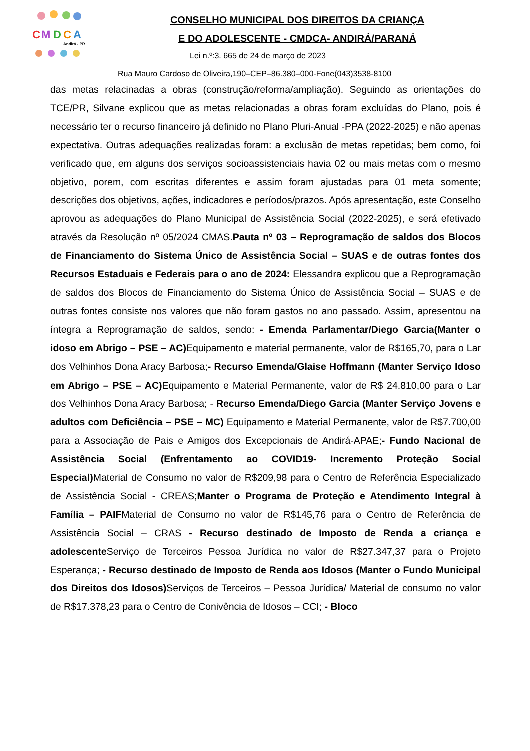C
M
D
C
A
Andirá - PR
CONSELHO MUNICIPAL DOS DIREITOS DA CRIANÇA
E DO ADOLESCENTE - CMDCA- ANDIRÁ/PARANÁ
Lei n.º:3. 665 de 24 de março de 2023
Rua Mauro Cardoso de Oliveira,190–CEP–86.380–000-Fone(043)3538-8100
das metas relacinadas a obras (construção/reforma/ampliação). Seguindo as orientações do TCE/PR, Silvane explicou que as metas relacionadas a obras foram excluídas do Plano, pois é necessário ter o recurso financeiro já definido no Plano Pluri-Anual -PPA (2022-2025) e não apenas expectativa. Outras adequações realizadas foram: a exclusão de metas repetidas; bem como, foi verificado que, em alguns dos serviços socioassistenciais havia 02 ou mais metas com o mesmo objetivo, porem, com escritas diferentes e assim foram ajustadas para 01 meta somente; descrições dos objetivos, ações, indicadores e períodos/prazos. Após apresentação, este Conselho aprovou as adequações do Plano Municipal de Assistência Social (2022-2025), e será efetivado através da Resolução nº 05/2024 CMAS.Pauta nº 03 – Reprogramação de saldos dos Blocos de Financiamento do Sistema Único de Assistência Social – SUAS e de outras fontes dos Recursos Estaduais e Federais para o ano de 2024: Elessandra explicou que a Reprogramação de saldos dos Blocos de Financiamento do Sistema Único de Assistência Social – SUAS e de outras fontes consiste nos valores que não foram gastos no ano passado. Assim, apresentou na íntegra a Reprogramação de saldos, sendo: - Emenda Parlamentar/Diego Garcia(Manter o idoso em Abrigo – PSE – AC) Equipamento e material permanente, valor de R$165,70, para o Lar dos Velhinhos Dona Aracy Barbosa;- Recurso Emenda/Glaise Hoffmann (Manter Serviço Idoso em Abrigo – PSE – AC) Equipamento e Material Permanente, valor de R$ 24.810,00 para o Lar dos Velhinhos Dona Aracy Barbosa; - Recurso Emenda/Diego Garcia (Manter Serviço Jovens e adultos com Deficiência – PSE – MC) Equipamento e Material Permanente, valor de R$7.700,00 para a Associação de Pais e Amigos dos Excepcionais de Andirá-APAE;- Fundo Nacional de Assistência Social (Enfrentamento ao COVID19- Incremento Proteção Social Especial) Material de Consumo no valor de R$209,98 para o Centro de Referência Especializado de Assistência Social - CREAS;Manter o Programa de Proteção e Atendimento Integral à Família – PAIFMaterial de Consumo no valor de R$145,76 para o Centro de Referência de Assistência Social – CRAS - Recurso destinado de Imposto de Renda a criança e adolescente Serviço de Terceiros Pessoa Jurídica no valor de R$27.347,37 para o Projeto Esperança; - Recurso destinado de Imposto de Renda aos Idosos (Manter o Fundo Municipal dos Direitos dos Idosos) Serviços de Terceiros – Pessoa Jurídica/ Material de consumo no valor de R$17.378,23 para o Centro de Conivência de Idosos – CCI; - Bloco